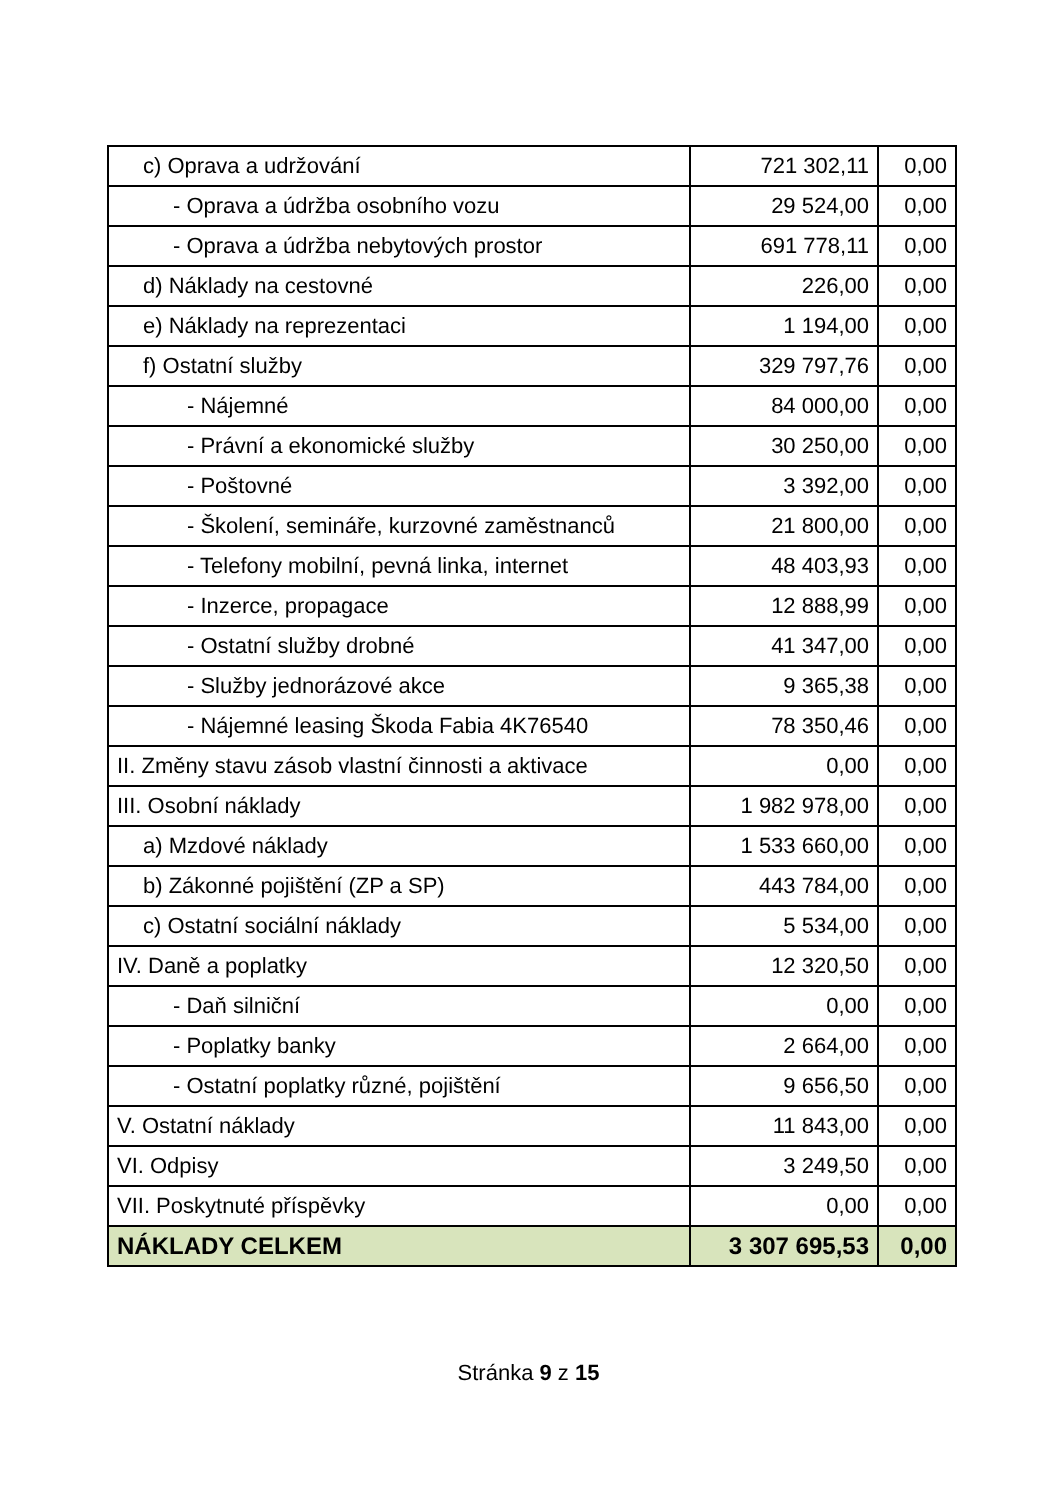| c) Oprava a udržování | 721 302,11 | 0,00 |
| - Oprava a údržba osobního vozu | 29 524,00 | 0,00 |
| - Oprava a údržba nebytových prostor | 691 778,11 | 0,00 |
| d) Náklady na cestovné | 226,00 | 0,00 |
| e) Náklady na reprezentaci | 1 194,00 | 0,00 |
| f) Ostatní služby | 329 797,76 | 0,00 |
| - Nájemné | 84 000,00 | 0,00 |
| - Právní a ekonomické služby | 30 250,00 | 0,00 |
| - Poštovné | 3 392,00 | 0,00 |
| - Školení, semináře, kurzovné zaměstnanců | 21 800,00 | 0,00 |
| - Telefony mobilní, pevná linka, internet | 48 403,93 | 0,00 |
| - Inzerce, propagace | 12 888,99 | 0,00 |
| - Ostatní služby drobné | 41 347,00 | 0,00 |
| - Služby jednorázové akce | 9 365,38 | 0,00 |
| - Nájemné leasing Škoda Fabia 4K76540 | 78 350,46 | 0,00 |
| II. Změny stavu zásob vlastní činnosti a aktivace | 0,00 | 0,00 |
| III. Osobní náklady | 1 982 978,00 | 0,00 |
| a) Mzdové náklady | 1 533 660,00 | 0,00 |
| b) Zákonné pojištění (ZP a SP) | 443 784,00 | 0,00 |
| c) Ostatní sociální náklady | 5 534,00 | 0,00 |
| IV. Daně a poplatky | 12 320,50 | 0,00 |
| - Daň silniční | 0,00 | 0,00 |
| - Poplatky banky | 2 664,00 | 0,00 |
| - Ostatní poplatky různé, pojištění | 9 656,50 | 0,00 |
| V. Ostatní náklady | 11 843,00 | 0,00 |
| VI. Odpisy | 3 249,50 | 0,00 |
| VII. Poskytnuté příspěvky | 0,00 | 0,00 |
| NÁKLADY CELKEM | 3 307 695,53 | 0,00 |
Stránka 9 z 15